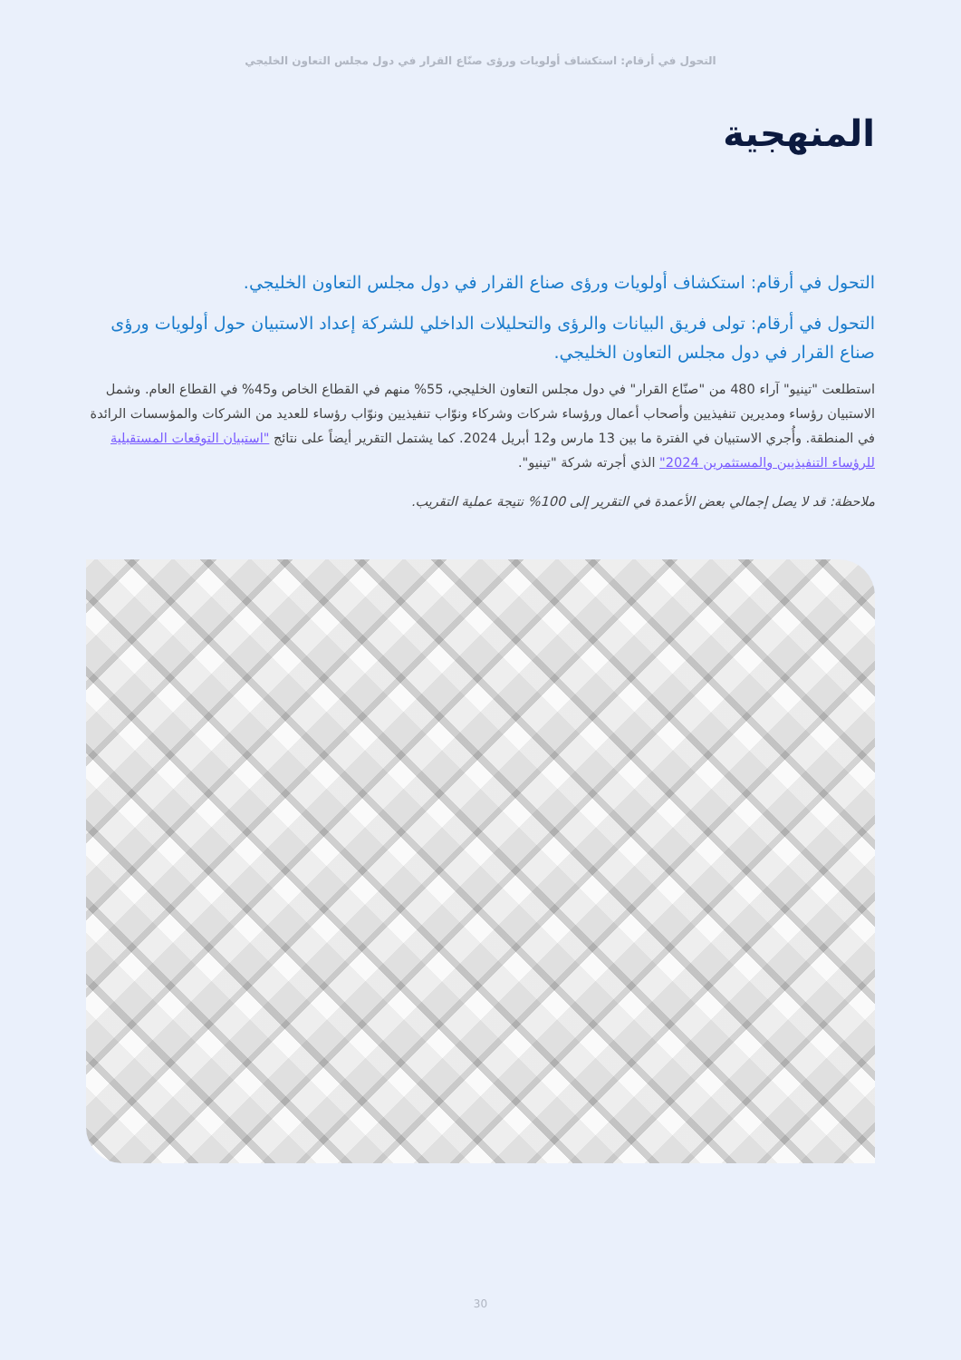التحول في أرقام: استكشاف أولويات ورؤى صنّاع القرار في دول مجلس التعاون الخليجي
المنهجية
التحول في أرقام: استكشاف أولويات ورؤى صناع القرار في دول مجلس التعاون الخليجي.
التحول في أرقام: تولى فريق البيانات والرؤى والتحليلات الداخلي للشركة إعداد الاستبيان حول أولويات ورؤى صناع القرار في دول مجلس التعاون الخليجي.
استطلعت "تينيو" آراء 480 من "صنّاع القرار" في دول مجلس التعاون الخليجي، 55% منهم في القطاع الخاص و45% في القطاع العام. وشمل الاستبيان رؤساء ومديرين تنفيذيين وأصحاب أعمال ورؤساء شركات وشركاء ونوّاب تنفيذيين ونوّاب رؤساء للعديد من الشركات والمؤسسات الرائدة في المنطقة. وأُجري الاستبيان في الفترة ما بين 13 مارس و12 أبريل 2024. كما يشتمل التقرير أيضاً على نتائج "استبيان التوقعات المستقبلية للرؤساء التنفيذيين والمستثمرين 2024" الذي أجرته شركة "تينيو".
ملاحظة: قد لا يصل إجمالي بعض الأعمدة في التقرير إلى 100% نتيجة عملية التقريب.
30